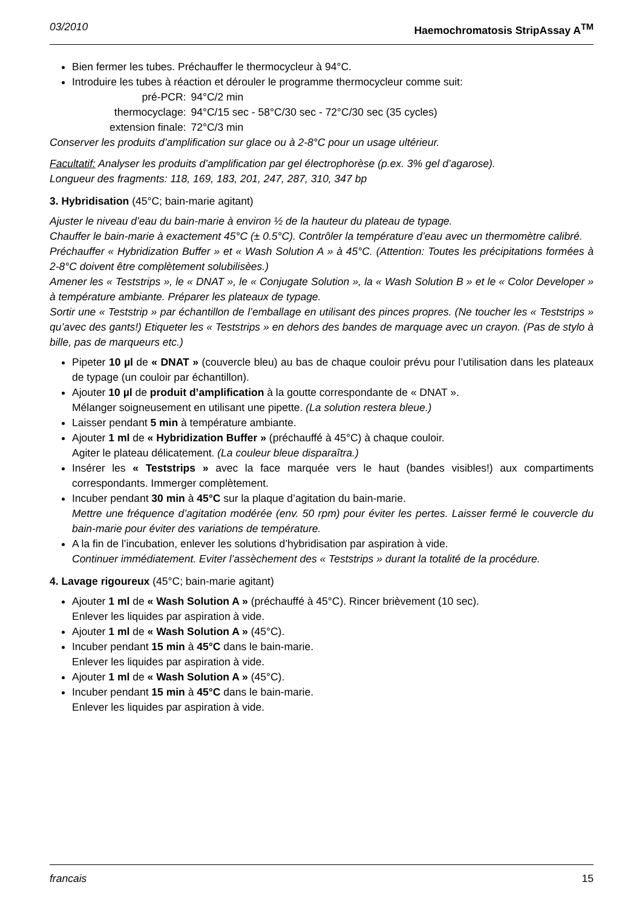03/2010 Haemochromatosis StripAssay A<sup>TM</sup>
Bien fermer les tubes. Préchauffer le thermocycleur à 94°C.
Introduire les tubes à réaction et dérouler le programme thermocycleur comme suit:
| pré-PCR: | 94°C/2 min |
| thermocyclage: | 94°C/15 sec - 58°C/30 sec - 72°C/30 sec (35 cycles) |
| extension finale: | 72°C/3 min |
Conserver les produits d’amplification sur glace ou à 2-8°C pour un usage ultérieur.
Facultatif: Analyser les produits d’amplification par gel électrophorèse (p.ex. 3% gel d’agarose).
Longueur des fragments: 118, 169, 183, 201, 247, 287, 310, 347 bp
3. Hybridisation (45°C; bain-marie agitant)
Ajuster le niveau d’eau du bain-marie à environ ½ de la hauteur du plateau de typage.
Chauffer le bain-marie à exactement 45°C (± 0.5°C). Contrôler la température d’eau avec un thermomètre calibré.
Préchauffer « Hybridization Buffer » et « Wash Solution A » à 45°C. (Attention: Toutes les précipitations formées à 2-8°C doivent être complètement solubilisèes.)
Amener les « Teststrips », le « DNAT », le « Conjugate Solution », la « Wash Solution B » et le « Color Developer » à température ambiante. Préparer les plateaux de typage.
Sortir une « Teststrip » par échantillon de l’emballage en utilisant des pinces propres. (Ne toucher les « Teststrips » qu’avec des gants!) Etiqueter les « Teststrips » en dehors des bandes de marquage avec un crayon. (Pas de stylo à bille, pas de marqueurs etc.)
Pipeter 10 µl de « DNAT » (couvercle bleu) au bas de chaque couloir prévu pour l’utilisation dans les plateaux de typage (un couloir par échantillon).
Ajouter 10 µl de produit d’amplification à la goutte correspondante de « DNAT ».
Mélanger soigneusement en utilisant une pipette. (La solution restera bleue.)
Laisser pendant 5 min à température ambiante.
Ajouter 1 ml de « Hybridization Buffer » (préchauffé à 45°C) à chaque couloir.
Agiter le plateau délicatement. (La couleur bleue disparaîtra.)
Insérer les « Teststrips » avec la face marquée vers le haut (bandes visibles!) aux compartiments correspondants. Immerger complètement.
Incuber pendant 30 min à 45°C sur la plaque d’agitation du bain-marie.
Mettre une fréquence d’agitation modérée (env. 50 rpm) pour éviter les pertes. Laisser fermé le couvercle du bain-marie pour éviter des variations de température.
A la fin de l’incubation, enlever les solutions d’hybridisation par aspiration à vide.
Continuer immédiatement. Eviter l’assèchement des « Teststrips » durant la totalité de la procédure.
4. Lavage rigoureux (45°C; bain-marie agitant)
Ajouter 1 ml de « Wash Solution A » (préchauffé à 45°C). Rincer brièvement (10 sec).
Enlever les liquides par aspiration à vide.
Ajouter 1 ml de « Wash Solution A » (45°C).
Incuber pendant 15 min à 45°C dans le bain-marie.
Enlever les liquides par aspiration à vide.
Ajouter 1 ml de « Wash Solution A » (45°C).
Incuber pendant 15 min à 45°C dans le bain-marie.
Enlever les liquides par aspiration à vide.
francais 15